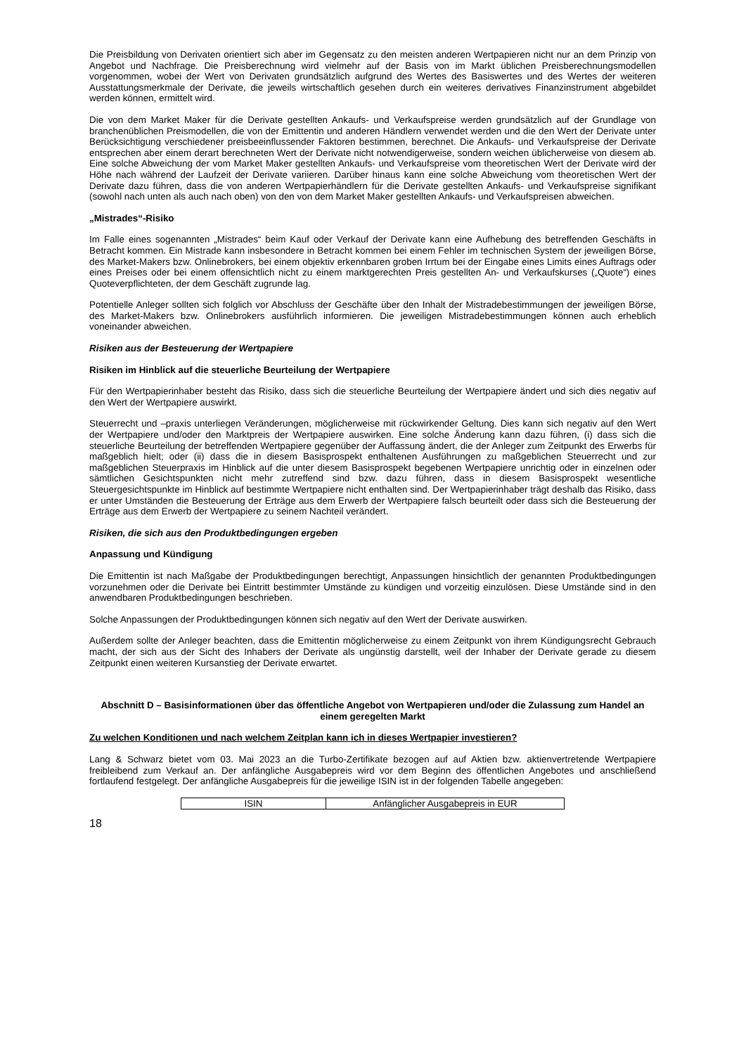Die Preisbildung von Derivaten orientiert sich aber im Gegensatz zu den meisten anderen Wertpapieren nicht nur an dem Prinzip von Angebot und Nachfrage. Die Preisberechnung wird vielmehr auf der Basis von im Markt üblichen Preisberechnungsmodellen vorgenommen, wobei der Wert von Derivaten grundsätzlich aufgrund des Wertes des Basiswertes und des Wertes der weiteren Ausstattungsmerkmale der Derivate, die jeweils wirtschaftlich gesehen durch ein weiteres derivatives Finanzinstrument abgebildet werden können, ermittelt wird.
Die von dem Market Maker für die Derivate gestellten Ankaufs- und Verkaufspreise werden grundsätzlich auf der Grundlage von branchenüblichen Preismodellen, die von der Emittentin und anderen Händlern verwendet werden und die den Wert der Derivate unter Berücksichtigung verschiedener preisbeeinflussender Faktoren bestimmen, berechnet. Die Ankaufs- und Verkaufspreise der Derivate entsprechen aber einem derart berechneten Wert der Derivate nicht notwendigerweise, sondern weichen üblicherweise von diesem ab. Eine solche Abweichung der vom Market Maker gestellten Ankaufs- und Verkaufspreise vom theoretischen Wert der Derivate wird der Höhe nach während der Laufzeit der Derivate variieren. Darüber hinaus kann eine solche Abweichung vom theoretischen Wert der Derivate dazu führen, dass die von anderen Wertpapierhändlern für die Derivate gestellten Ankaufs- und Verkaufspreise signifikant (sowohl nach unten als auch nach oben) von den von dem Market Maker gestellten Ankaufs- und Verkaufspreisen abweichen.
„Mistrades“-Risiko
Im Falle eines sogenannten „Mistrades“ beim Kauf oder Verkauf der Derivate kann eine Aufhebung des betreffenden Geschäfts in Betracht kommen. Ein Mistrade kann insbesondere in Betracht kommen bei einem Fehler im technischen System der jeweiligen Börse, des Market-Makers bzw. Onlinebrokers, bei einem objektiv erkennbaren groben Irrtum bei der Eingabe eines Limits eines Auftrags oder eines Preises oder bei einem offensichtlich nicht zu einem marktgerechten Preis gestellten An- und Verkaufskurses („Quote“) eines Quoteverpflichteten, der dem Geschäft zugrunde lag.
Potentielle Anleger sollten sich folglich vor Abschluss der Geschäfte über den Inhalt der Mistradebestimmungen der jeweiligen Börse, des Market-Makers bzw. Onlinebrokers ausführlich informieren. Die jeweiligen Mistradebestimmungen können auch erheblich voneinander abweichen.
Risiken aus der Besteuerung der Wertpapiere
Risiken im Hinblick auf die steuerliche Beurteilung der Wertpapiere
Für den Wertpapierinhaber besteht das Risiko, dass sich die steuerliche Beurteilung der Wertpapiere ändert und sich dies negativ auf den Wert der Wertpapiere auswirkt.
Steuerrecht und –praxis unterliegen Veränderungen, möglicherweise mit rückwirkender Geltung. Dies kann sich negativ auf den Wert der Wertpapiere und/oder den Marktpreis der Wertpapiere auswirken. Eine solche Änderung kann dazu führen, (i) dass sich die steuerliche Beurteilung der betreffenden Wertpapiere gegenüber der Auffassung ändert, die der Anleger zum Zeitpunkt des Erwerbs für maßgeblich hielt; oder (ii) dass die in diesem Basisprospekt enthaltenen Ausführungen zu maßgeblichen Steuerrecht und zur maßgeblichen Steuerpraxis im Hinblick auf die unter diesem Basisprospekt begebenen Wertpapiere unrichtig oder in einzelnen oder sämtlichen Gesichtspunkten nicht mehr zutreffend sind bzw. dazu führen, dass in diesem Basisprospekt wesentliche Steuergesichtspunkte im Hinblick auf bestimmte Wertpapiere nicht enthalten sind. Der Wertpapierinhaber trägt deshalb das Risiko, dass er unter Umständen die Besteuerung der Erträge aus dem Erwerb der Wertpapiere falsch beurteilt oder dass sich die Besteuerung der Erträge aus dem Erwerb der Wertpapiere zu seinem Nachteil verändert.
Risiken, die sich aus den Produktbedingungen ergeben
Anpassung und Kündigung
Die Emittentin ist nach Maßgabe der Produktbedingungen berechtigt, Anpassungen hinsichtlich der genannten Produktbedingungen vorzunehmen oder die Derivate bei Eintritt bestimmter Umstände zu kündigen und vorzeitig einzulösen. Diese Umstände sind in den anwendbaren Produktbedingungen beschrieben.
Solche Anpassungen der Produktbedingungen können sich negativ auf den Wert der Derivate auswirken.
Außerdem sollte der Anleger beachten, dass die Emittentin möglicherweise zu einem Zeitpunkt von ihrem Kündigungsrecht Gebrauch macht, der sich aus der Sicht des Inhabers der Derivate als ungünstig darstellt, weil der Inhaber der Derivate gerade zu diesem Zeitpunkt einen weiteren Kursanstieg der Derivate erwartet.
Abschnitt D – Basisinformationen über das öffentliche Angebot von Wertpapieren und/oder die Zulassung zum Handel an einem geregelten Markt
Zu welchen Konditionen und nach welchem Zeitplan kann ich in dieses Wertpapier investieren?
Lang & Schwarz bietet vom 03. Mai 2023 an die Turbo-Zertifikate bezogen auf auf Aktien bzw. aktienvertretende Wertpapiere freibleibend zum Verkauf an. Der anfängliche Ausgabepreis wird vor dem Beginn des öffentlichen Angebotes und anschließend fortlaufend festgelegt. Der anfängliche Ausgabepreis für die jeweilige ISIN ist in der folgenden Tabelle angegeben:
| ISIN | Anfänglicher Ausgabepreis in EUR |
18